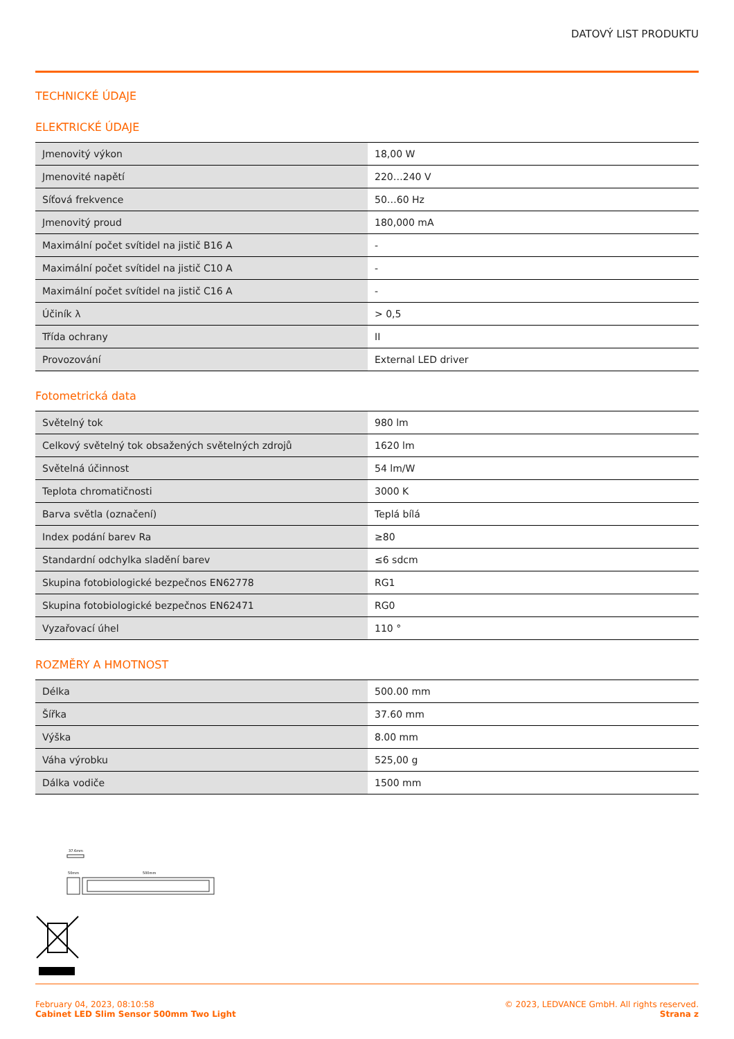DATOVÝ LIST PRODUKTU
TECHNICKÉ ÚDAJE
ELEKTRICKÉ ÚDAJE
| Jmenovitý výkon | 18,00 W |
| Jmenovité napětí | 220…240 V |
| Síťová frekvence | 50…60 Hz |
| Jmenovitý proud | 180,000 mA |
| Maximální počet svítidel na jistič B16 A | - |
| Maximální počet svítidel na jistič C10 A | - |
| Maximální počet svítidel na jistič C16 A | - |
| Účiník λ | > 0,5 |
| Třída ochrany | II |
| Provozování | External LED driver |
Fotometrická data
| Světelný tok | 980 lm |
| Celkový světelný tok obsažených světelných zdrojů | 1620 lm |
| Světelná účinnost | 54 lm/W |
| Teplota chromatičnosti | 3000 K |
| Barva světla (označení) | Teplá bílá |
| Index podání barev Ra | ≥80 |
| Standardní odchylka sladění barev | ≤6 sdcm |
| Skupina fotobiologické bezpečnos EN62778 | RG1 |
| Skupina fotobiologické bezpečnos EN62471 | RG0 |
| Vyzařovací úhel | 110 ° |
ROZMĚRY A HMOTNOST
| Délka | 500.00 mm |
| Šířka | 37.60 mm |
| Výška | 8.00 mm |
| Váha výrobku | 525,00 g |
| Dálka vodiče | 1500 mm |
37.6mm
50mm
500mm
February 04, 2023, 08:10:58
Cabinet LED Slim Sensor 500mm Two Light
© 2023, LEDVANCE GmbH. All rights reserved.
Strana z